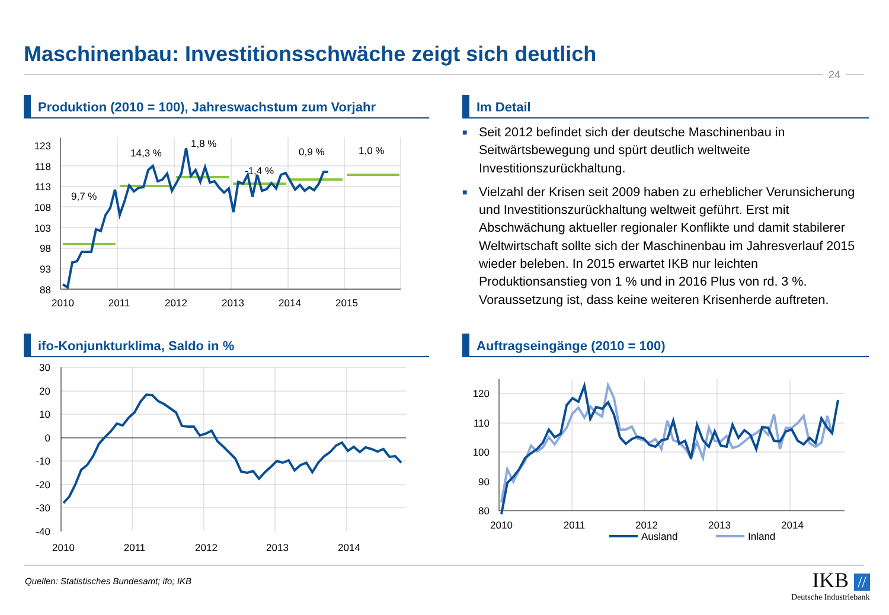Maschinenbau: Investitionsschwäche zeigt sich deutlich
24
Produktion (2010 = 100), Jahreswachstum zum Vorjahr
Im Detail
■ Seit 2012 befindet sich der deutsche Maschinenbau in Seitwärtsbewegung und spürt deutlich weltweite Investitionszurückhaltung.
■ Vielzahl der Krisen seit 2009 haben zu erheblicher Verunsicherung und Investitionszurückhaltung weltweit geführt. Erst mit Abschwächung aktueller regionaler Konflikte und damit stabilerer Weltwirtschaft sollte sich der Maschinenbau im Jahresverlauf 2015 wieder beleben. In 2015 erwartet IKB nur leichten Produktionsanstieg von 1 % und in 2016 Plus von rd. 3 %. Voraussetzung ist, dass keine weiteren Krisenherde auftreten.
123
118
113
108
103
98
93
88
2010
2011
2012
2013
2014
2015
9,7 %
14,3 %
1,8 %
-1,4 %
0,9 %
1,0 %
ifo-Konjunkturklima, Saldo in %
30
20
10
0
-10
-20
-30
-40
2010
2011
2012
2013
2014
Auftragseingänge (2010 = 100)
120
110
100
90
80
2010
2011
2012
2013
2014
Ausland
Inland
Quellen: Statistisches Bundesamt; ifo; IKB
IKB //
Deutsche Industriebank